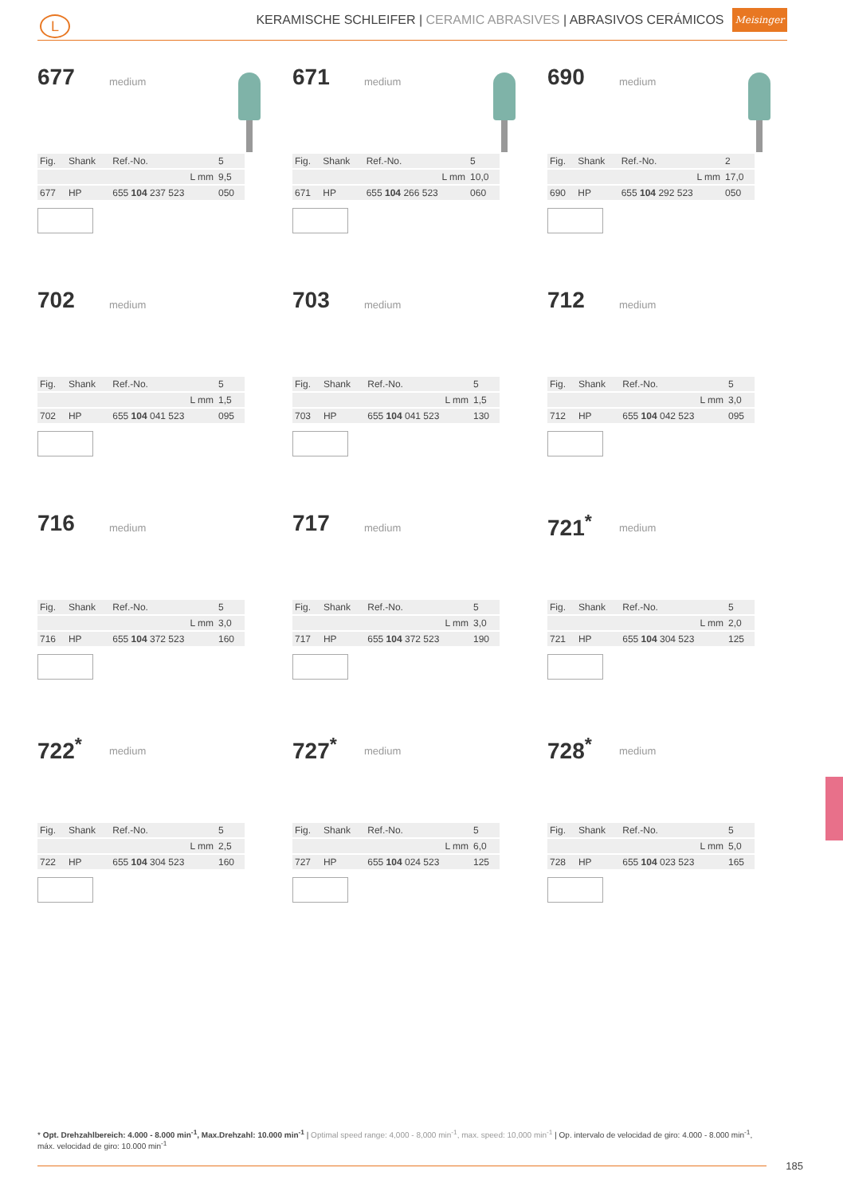L
KERAMISCHE SCHLEIFER | CERAMIC ABRASIVES | ABRASIVOS CERÁMICOS Meisinger
677 medium
| Fig. | Shank | Ref.-No. | 5 |
| | | L mm | 9,5 |
| 677 | HP | 655 104 237 523 | 050 |
671 medium
| Fig. | Shank | Ref.-No. | 5 |
| | | L mm | 10,0 |
| 671 | HP | 655 104 266 523 | 060 |
690 medium
| Fig. | Shank | Ref.-No. | 2 |
| | | L mm | 17,0 |
| 690 | HP | 655 104 292 523 | 050 |
702 medium
| Fig. | Shank | Ref.-No. | 5 |
| | | L mm | 1,5 |
| 702 | HP | 655 104 041 523 | 095 |
703 medium
| Fig. | Shank | Ref.-No. | 5 |
| | | L mm | 1,5 |
| 703 | HP | 655 104 041 523 | 130 |
712 medium
| Fig. | Shank | Ref.-No. | 5 |
| | | L mm | 3,0 |
| 712 | HP | 655 104 042 523 | 095 |
716 medium
| Fig. | Shank | Ref.-No. | 5 |
| | | L mm | 3,0 |
| 716 | HP | 655 104 372 523 | 160 |
717 medium
| Fig. | Shank | Ref.-No. | 5 |
| | | L mm | 3,0 |
| 717 | HP | 655 104 372 523 | 190 |
721<sup>*</sup> medium
| Fig. | Shank | Ref.-No. | 5 |
| | | L mm | 2,0 |
| 721 | HP | 655 104 304 523 | 125 |
722<sup>*</sup> medium
| Fig. | Shank | Ref.-No. | 5 |
| | | L mm | 2,5 |
| 722 | HP | 655 104 304 523 | 160 |
727<sup>*</sup> medium
| Fig. | Shank | Ref.-No. | 5 |
| | | L mm | 6,0 |
| 727 | HP | 655 104 024 523 | 125 |
728<sup>*</sup> medium
| Fig. | Shank | Ref.-No. | 5 |
| | | L mm | 5,0 |
| 728 | HP | 655 104 023 523 | 165 |
* Opt. Drehzahlbereich: 4.000 - 8.000 min<sup>-1</sup>, Max.Drehzahl: 10.000 min<sup>-1</sup> | Optimal speed range: 4,000 - 8,000 min<sup>-1</sup>, max. speed: 10,000 min<sup>-1</sup> | Op. intervalo de velocidad de giro: 4.000 - 8.000 min<sup>-1</sup>, máx. velocidad de giro: 10.000 min<sup>-1</sup>
185